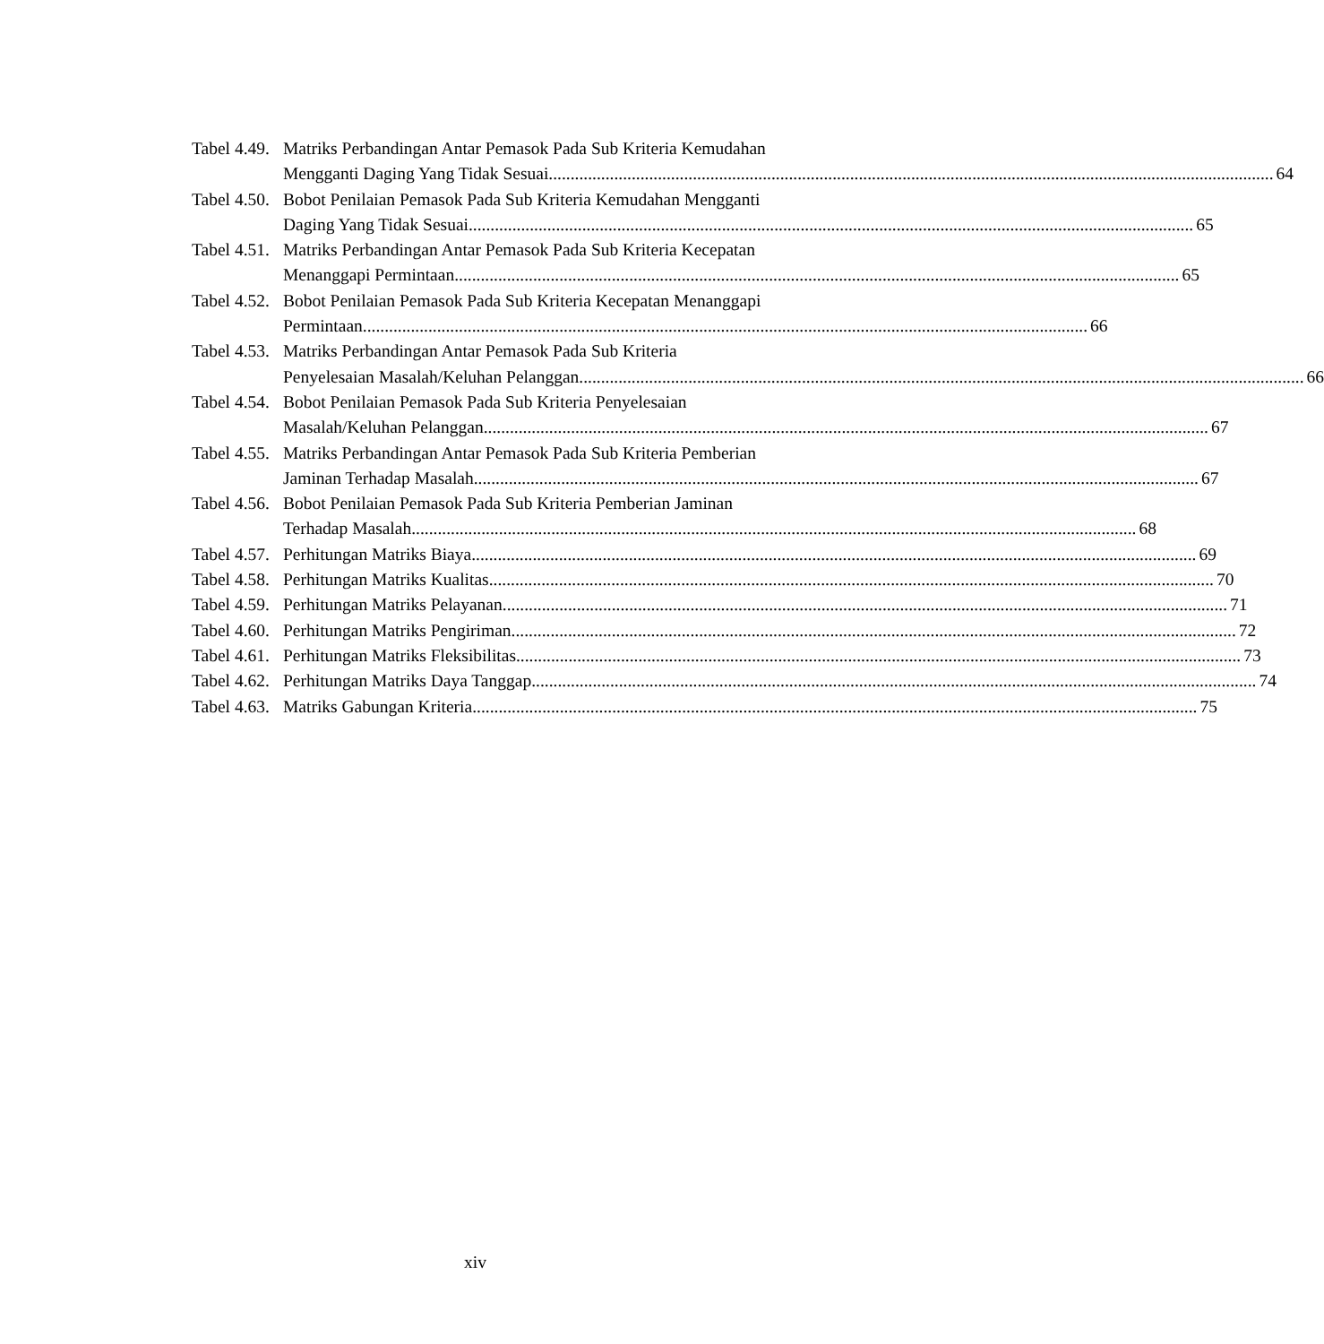Tabel 4.49. Matriks Perbandingan Antar Pemasok Pada Sub Kriteria Kemudahan
Mengganti Daging Yang Tidak Sesuai 64
Tabel 4.50. Bobot Penilaian Pemasok Pada Sub Kriteria Kemudahan Mengganti
Daging Yang Tidak Sesuai 65
Tabel 4.51. Matriks Perbandingan Antar Pemasok Pada Sub Kriteria Kecepatan
Menanggapi Permintaan 65
Tabel 4.52. Bobot Penilaian Pemasok Pada Sub Kriteria Kecepatan Menanggapi
Permintaan 66
Tabel 4.53. Matriks Perbandingan Antar Pemasok Pada Sub Kriteria
Penyelesaian Masalah/Keluhan Pelanggan 66
Tabel 4.54. Bobot Penilaian Pemasok Pada Sub Kriteria Penyelesaian
Masalah/Keluhan Pelanggan 67
Tabel 4.55. Matriks Perbandingan Antar Pemasok Pada Sub Kriteria Pemberian
Jaminan Terhadap Masalah 67
Tabel 4.56. Bobot Penilaian Pemasok Pada Sub Kriteria Pemberian Jaminan
Terhadap Masalah 68
Tabel 4.57. Perhitungan Matriks Biaya 69
Tabel 4.58. Perhitungan Matriks Kualitas 70
Tabel 4.59. Perhitungan Matriks Pelayanan 71
Tabel 4.60. Perhitungan Matriks Pengiriman 72
Tabel 4.61. Perhitungan Matriks Fleksibilitas 73
Tabel 4.62. Perhitungan Matriks Daya Tanggap 74
Tabel 4.63. Matriks Gabungan Kriteria 75
xiv